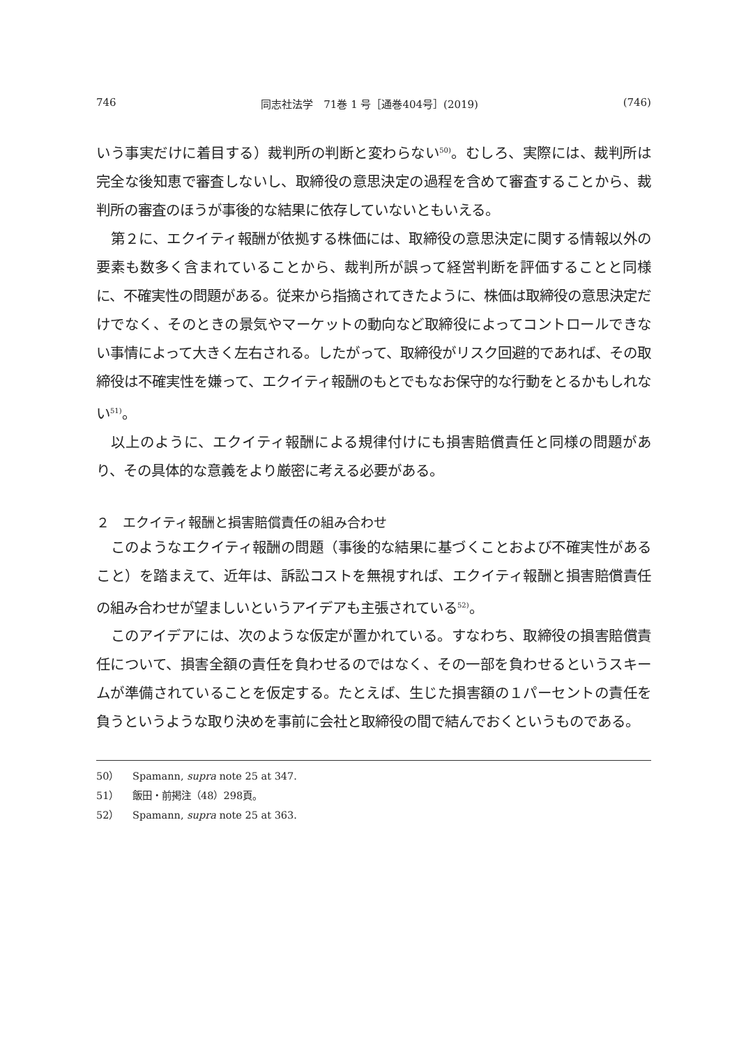746 同志社法学　71巻 1 号［通巻404号］(2019) (746)
いう事実だけに着目する）裁判所の判断と変わらない<sup>50)</sup>。むしろ、実際には、裁判所は完全な後知恵で審査しないし、取締役の意思決定の過程を含めて審査することから、裁判所の審査のほうが事後的な結果に依存していないともいえる。
第２に、エクイティ報酬が依拠する株価には、取締役の意思決定に関する情報以外の要素も数多く含まれていることから、裁判所が誤って経営判断を評価することと同様に、不確実性の問題がある。従来から指摘されてきたように、株価は取締役の意思決定だけでなく、そのときの景気やマーケットの動向など取締役によってコントロールできない事情によって大きく左右される。したがって、取締役がリスク回避的であれば、その取締役は不確実性を嫌って、エクイティ報酬のもとでもなお保守的な行動をとるかもしれない<sup>51)</sup>。
以上のように、エクイティ報酬による規律付けにも損害賠償責任と同様の問題があり、その具体的な意義をより厳密に考える必要がある。
２　エクイティ報酬と損害賠償責任の組み合わせ
このようなエクイティ報酬の問題（事後的な結果に基づくことおよび不確実性があること）を踏まえて、近年は、訴訟コストを無視すれば、エクイティ報酬と損害賠償責任の組み合わせが望ましいというアイデアも主張されている<sup>52)</sup>。
このアイデアには、次のような仮定が置かれている。すなわち、取締役の損害賠償責任について、損害全額の責任を負わせるのではなく、その一部を負わせるというスキームが準備されていることを仮定する。たとえば、生じた損害額の１パーセントの責任を負うというような取り決めを事前に会社と取締役の間で結んでおくというものである。
50） Spamann, supra note 25 at 347.
51） 飯田・前掲注（48）298頁。
52） Spamann, supra note 25 at 363.